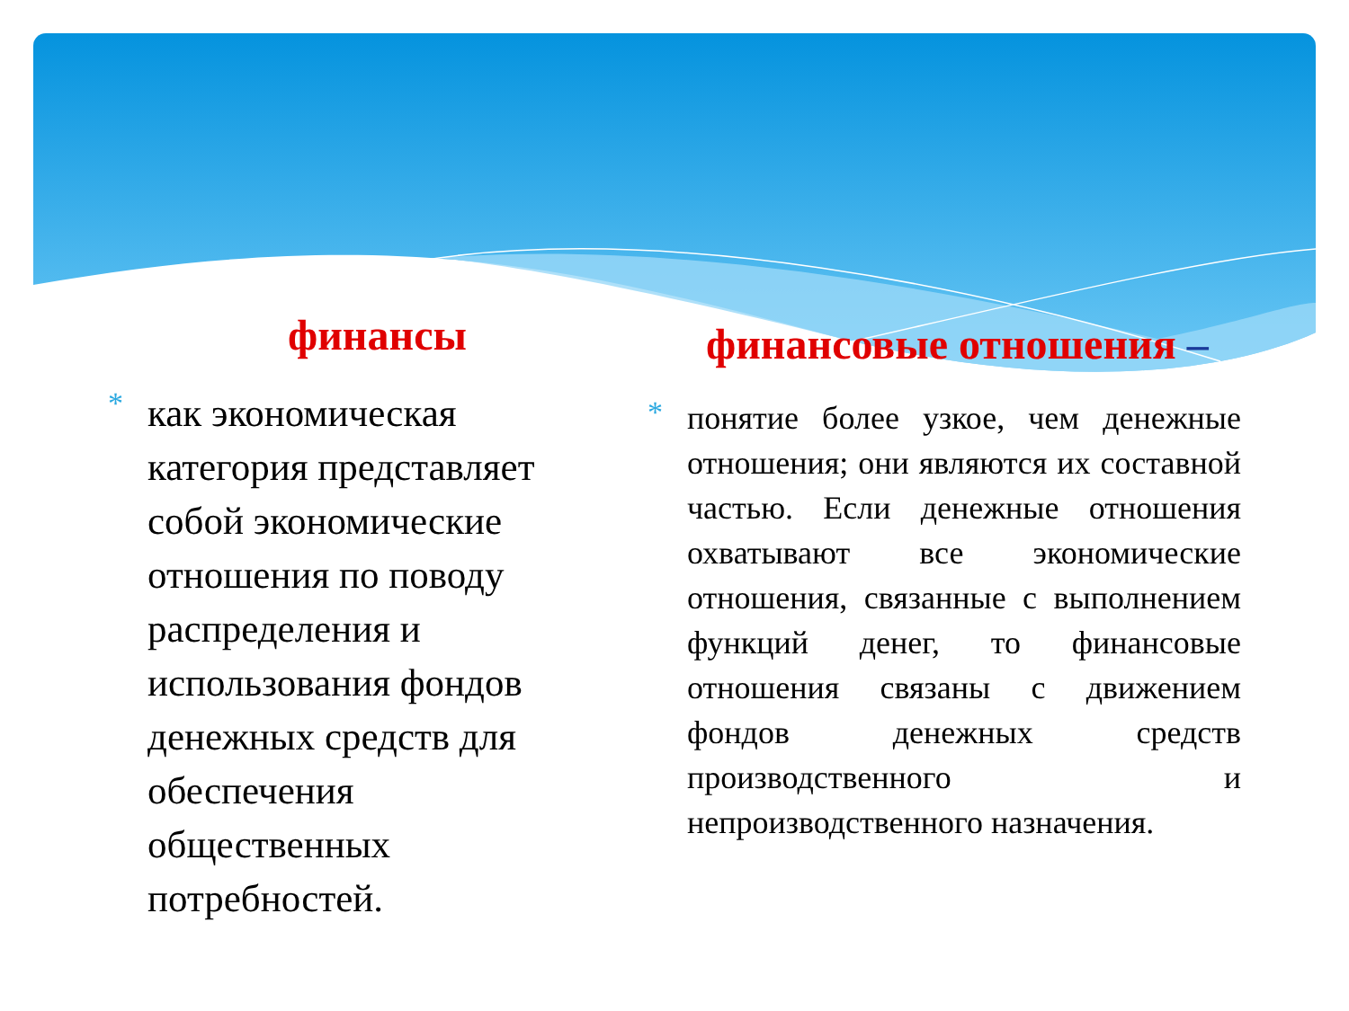финансы
*
как экономическая категория представляет собой экономические отношения по поводу распределения и использования фондов денежных средств для обеспечения общественных потребностей.
финансовые отношения –
*
понятие более узкое, чем денежные отношения; они являются их составной частью. Если денежные отношения охватывают все экономические отношения, связанные с выполнением функций денег, то финансовые отношения связаны с движением фондов денежных средств производственного и непроизводственного назначения.